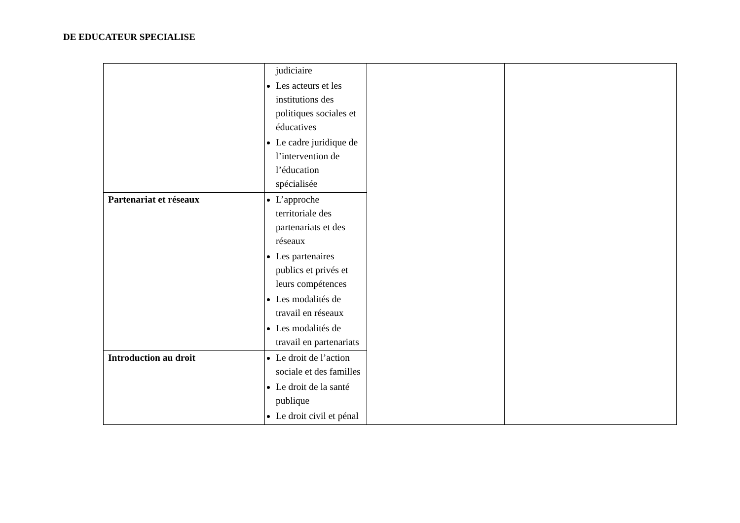DE EDUCATEUR SPECIALISE
| | judiciaire Les acteurs et les institutions des politiques sociales et éducatives Le cadre juridique de l’intervention de l’éducation spécialisée | | |
| Partenariat et réseaux | L’approche territoriale des partenariats et des réseaux Les partenaires publics et privés et leurs compétences Les modalités de travail en réseaux Les modalités de travail en partenariats | | |
| Introduction au droit | Le droit de l’action sociale et des familles Le droit de la santé publique Le droit civil et pénal | | |